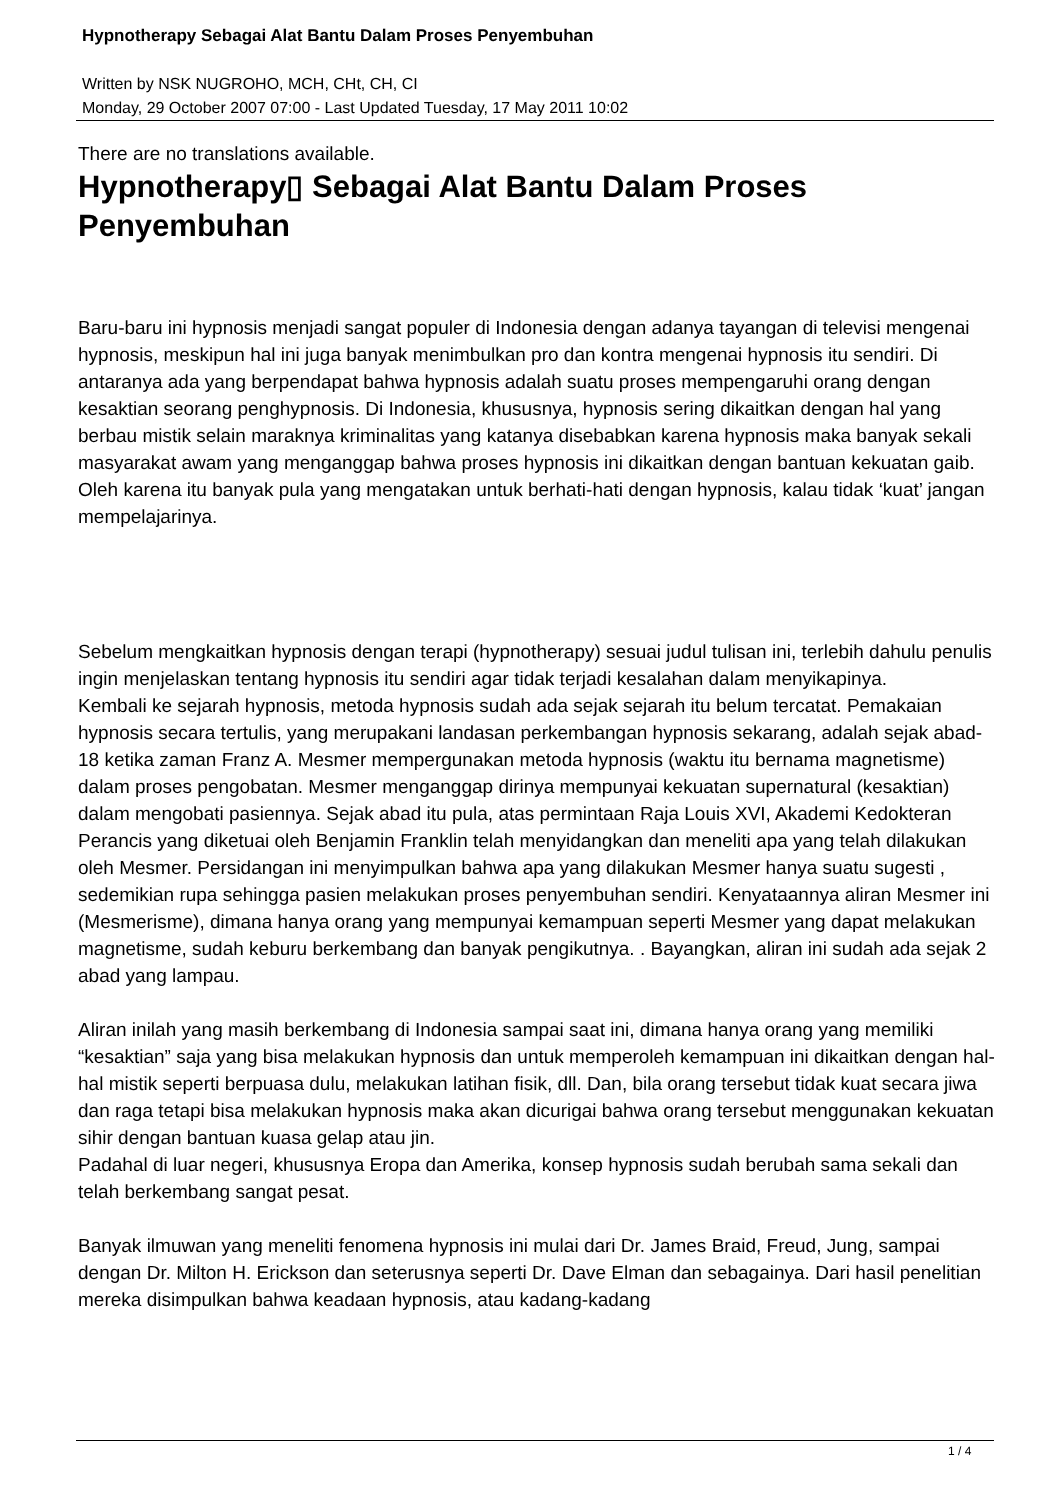Hypnotherapy Sebagai Alat Bantu Dalam Proses Penyembuhan
Written by NSK NUGROHO, MCH, CHt, CH, CI
Monday, 29 October 2007 07:00 - Last Updated Tuesday, 17 May 2011 10:02
There are no translations available.
Hypnotherapy▯ Sebagai Alat Bantu Dalam Proses Penyembuhan
Baru-baru ini hypnosis menjadi sangat populer di Indonesia dengan adanya tayangan di televisi mengenai hypnosis, meskipun hal ini juga banyak menimbulkan pro dan kontra mengenai hypnosis itu sendiri. Di antaranya ada yang berpendapat bahwa hypnosis adalah suatu proses mempengaruhi orang dengan kesaktian seorang penghypnosis. Di Indonesia, khususnya, hypnosis sering dikaitkan dengan hal yang berbau mistik selain maraknya kriminalitas yang katanya disebabkan karena hypnosis maka banyak sekali masyarakat awam yang menganggap bahwa proses hypnosis ini dikaitkan dengan bantuan kekuatan gaib. Oleh karena itu banyak pula yang mengatakan untuk berhati-hati dengan hypnosis, kalau tidak ‘kuat’ jangan mempelajarinya.
Sebelum mengkaitkan hypnosis dengan terapi (hypnotherapy) sesuai judul tulisan ini, terlebih dahulu penulis ingin menjelaskan tentang hypnosis itu sendiri agar tidak terjadi kesalahan dalam menyikapinya.
Kembali ke sejarah hypnosis, metoda hypnosis sudah ada sejak sejarah itu belum tercatat. Pemakaian hypnosis secara tertulis, yang merupakani landasan perkembangan hypnosis sekarang, adalah sejak abad-18 ketika zaman Franz A. Mesmer mempergunakan metoda hypnosis (waktu itu bernama magnetisme) dalam proses pengobatan. Mesmer menganggap dirinya mempunyai kekuatan supernatural (kesaktian) dalam mengobati pasiennya. Sejak abad itu pula, atas permintaan Raja Louis XVI, Akademi Kedokteran Perancis yang diketuai oleh Benjamin Franklin telah menyidangkan dan meneliti apa yang telah dilakukan oleh Mesmer. Persidangan ini menyimpulkan bahwa apa yang dilakukan Mesmer hanya suatu sugesti , sedemikian rupa sehingga pasien melakukan proses penyembuhan sendiri. Kenyataannya aliran Mesmer ini (Mesmerisme), dimana hanya orang yang mempunyai kemampuan seperti Mesmer yang dapat melakukan magnetisme, sudah keburu berkembang dan banyak pengikutnya. . Bayangkan, aliran ini sudah ada sejak 2 abad yang lampau.
Aliran inilah yang masih berkembang di Indonesia sampai saat ini, dimana hanya orang yang memiliki “kesaktian” saja yang bisa melakukan hypnosis dan untuk memperoleh kemampuan ini dikaitkan dengan hal-hal mistik seperti berpuasa dulu, melakukan latihan fisik, dll. Dan, bila orang tersebut tidak kuat secara jiwa dan raga tetapi bisa melakukan hypnosis maka akan dicurigai bahwa orang tersebut menggunakan kekuatan sihir dengan bantuan kuasa gelap atau jin.
Padahal di luar negeri, khususnya Eropa dan Amerika, konsep hypnosis sudah berubah sama sekali dan telah berkembang sangat pesat.
Banyak ilmuwan yang meneliti fenomena hypnosis ini mulai dari Dr. James Braid, Freud, Jung, sampai dengan Dr. Milton H. Erickson dan seterusnya seperti Dr. Dave Elman dan sebagainya. Dari hasil penelitian mereka disimpulkan bahwa keadaan hypnosis, atau kadang-kadang
1 / 4